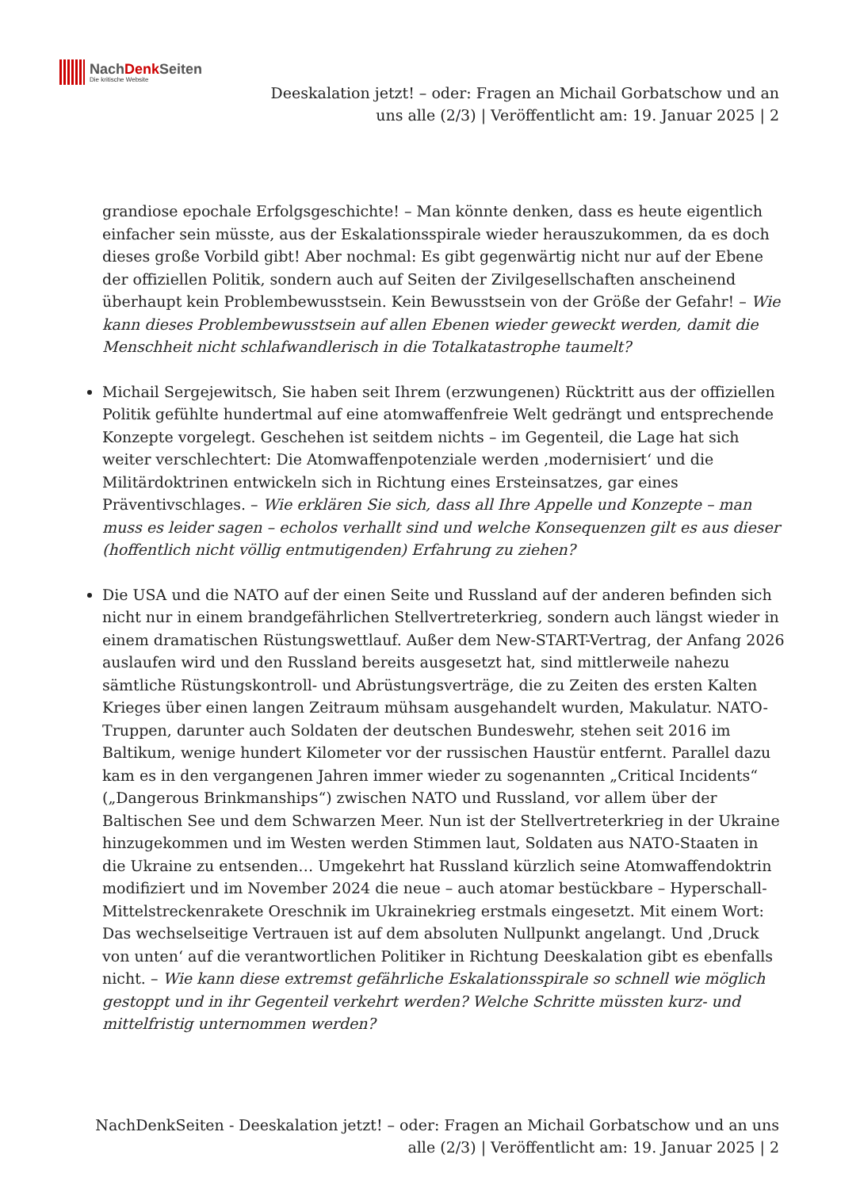NachDenk Seiten
Die kritische Website
Deeskalation jetzt! – oder: Fragen an Michail Gorbatschow und an uns alle (2/3) | Veröffentlicht am: 19. Januar 2025 | 2
grandiose epochale Erfolgsgeschichte! – Man könnte denken, dass es heute eigentlich einfacher sein müsste, aus der Eskalationsspirale wieder herauszukommen, da es doch dieses große Vorbild gibt! Aber nochmal: Es gibt gegenwärtig nicht nur auf der Ebene der offiziellen Politik, sondern auch auf Seiten der Zivilgesellschaften anscheinend überhaupt kein Problembewusstsein. Kein Bewusstsein von der Größe der Gefahr! – Wie kann dieses Problembewusstsein auf allen Ebenen wieder geweckt werden, damit die Menschheit nicht schlafwandlerisch in die Totalkatastrophe taumelt?
Michail Sergejewitsch, Sie haben seit Ihrem (erzwungenen) Rücktritt aus der offiziellen Politik gefühlte hundertmal auf eine atomwaffenfreie Welt gedrängt und entsprechende Konzepte vorgelegt. Geschehen ist seitdem nichts – im Gegenteil, die Lage hat sich weiter verschlechtert: Die Atomwaffenpotenziale werden ‚modernisiert‘ und die Militärdoktrinen entwickeln sich in Richtung eines Ersteinsatzes, gar eines Präventivschlages. – Wie erklären Sie sich, dass all Ihre Appelle und Konzepte – man muss es leider sagen – echolos verhallt sind und welche Konsequenzen gilt es aus dieser (hoffentlich nicht völlig entmutigenden) Erfahrung zu ziehen?
Die USA und die NATO auf der einen Seite und Russland auf der anderen befinden sich nicht nur in einem brandgefährlichen Stellvertreterkrieg, sondern auch längst wieder in einem dramatischen Rüstungswettlauf. Außer dem New-START-Vertrag, der Anfang 2026 auslaufen wird und den Russland bereits ausgesetzt hat, sind mittlerweile nahezu sämtliche Rüstungskontroll- und Abrüstungsverträge, die zu Zeiten des ersten Kalten Krieges über einen langen Zeitraum mühsam ausgehandelt wurden, Makulatur. NATO-Truppen, darunter auch Soldaten der deutschen Bundeswehr, stehen seit 2016 im Baltikum, wenige hundert Kilometer vor der russischen Haustür entfernt. Parallel dazu kam es in den vergangenen Jahren immer wieder zu sogenannten „Critical Incidents“ („Dangerous Brinkmanships“) zwischen NATO und Russland, vor allem über der Baltischen See und dem Schwarzen Meer. Nun ist der Stellvertreterkrieg in der Ukraine hinzugekommen und im Westen werden Stimmen laut, Soldaten aus NATO-Staaten in die Ukraine zu entsenden… Umgekehrt hat Russland kürzlich seine Atomwaffendoktrin modifiziert und im November 2024 die neue – auch atomar bestückbare – Hyperschall-Mittelstreckenrakete Oreschnik im Ukrainekrieg erstmals eingesetzt. Mit einem Wort: Das wechselseitige Vertrauen ist auf dem absoluten Nullpunkt angelangt. Und ‚Druck von unten‘ auf die verantwortlichen Politiker in Richtung Deeskalation gibt es ebenfalls nicht. – Wie kann diese extremst gefährliche Eskalationsspirale so schnell wie möglich gestoppt und in ihr Gegenteil verkehrt werden? Welche Schritte müssten kurz- und mittelfristig unternommen werden?
NachDenkSeiten - Deeskalation jetzt! – oder: Fragen an Michail Gorbatschow und an uns alle (2/3) | Veröffentlicht am: 19. Januar 2025 | 2